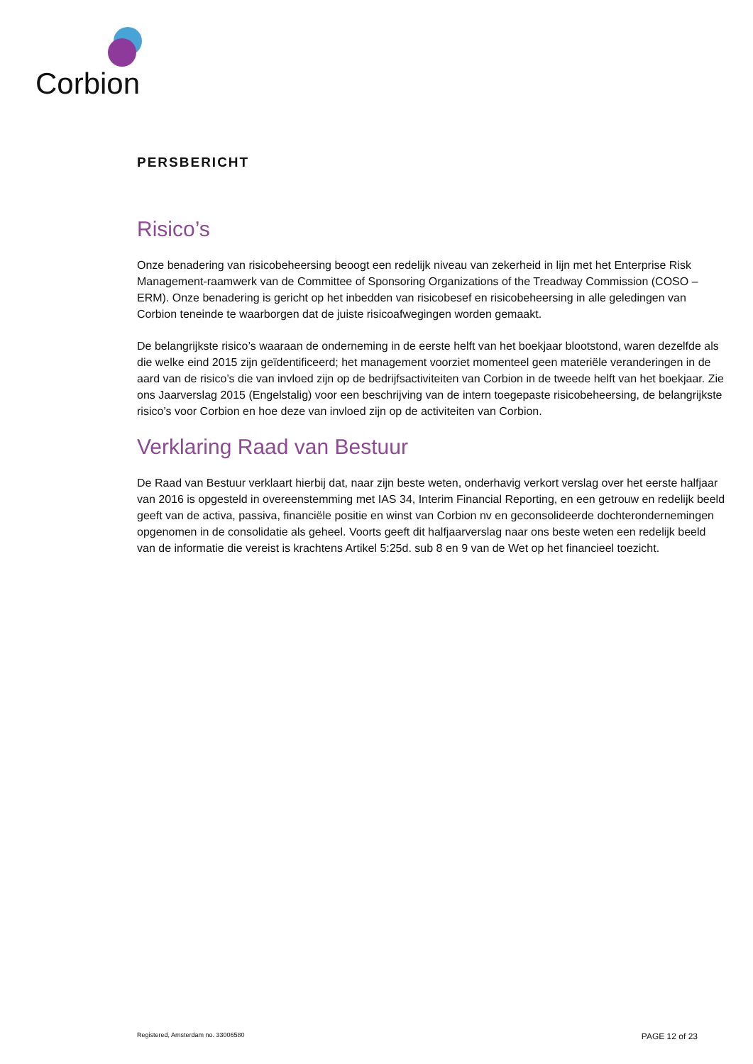Corbion
PERSBERICHT
Risico’s
Onze benadering van risicobeheersing beoogt een redelijk niveau van zekerheid in lijn met het Enterprise Risk Management-raamwerk van de Committee of Sponsoring Organizations of the Treadway Commission (COSO – ERM). Onze benadering is gericht op het inbedden van risicobesef en risicobeheersing in alle geledingen van Corbion teneinde te waarborgen dat de juiste risicoafwegingen worden gemaakt.
De belangrijkste risico’s waaraan de onderneming in de eerste helft van het boekjaar blootstond, waren dezelfde als die welke eind 2015 zijn geïdentificeerd; het management voorziet momenteel geen materiële veranderingen in de aard van de risico’s die van invloed zijn op de bedrijfsactiviteiten van Corbion in de tweede helft van het boekjaar. Zie ons Jaarverslag 2015 (Engelstalig) voor een beschrijving van de intern toegepaste risicobeheersing, de belangrijkste risico’s voor Corbion en hoe deze van invloed zijn op de activiteiten van Corbion.
Verklaring Raad van Bestuur
De Raad van Bestuur verklaart hierbij dat, naar zijn beste weten, onderhavig verkort verslag over het eerste halfjaar van 2016 is opgesteld in overeenstemming met IAS 34, Interim Financial Reporting, en een getrouw en redelijk beeld geeft van de activa, passiva, financiële positie en winst van Corbion nv en geconsolideerde dochterondernemingen opgenomen in de consolidatie als geheel. Voorts geeft dit halfjaarverslag naar ons beste weten een redelijk beeld van de informatie die vereist is krachtens Artikel 5:25d. sub 8 en 9 van de Wet op het financieel toezicht.
Registered, Amsterdam no. 33006580 PAGE 12 of 23